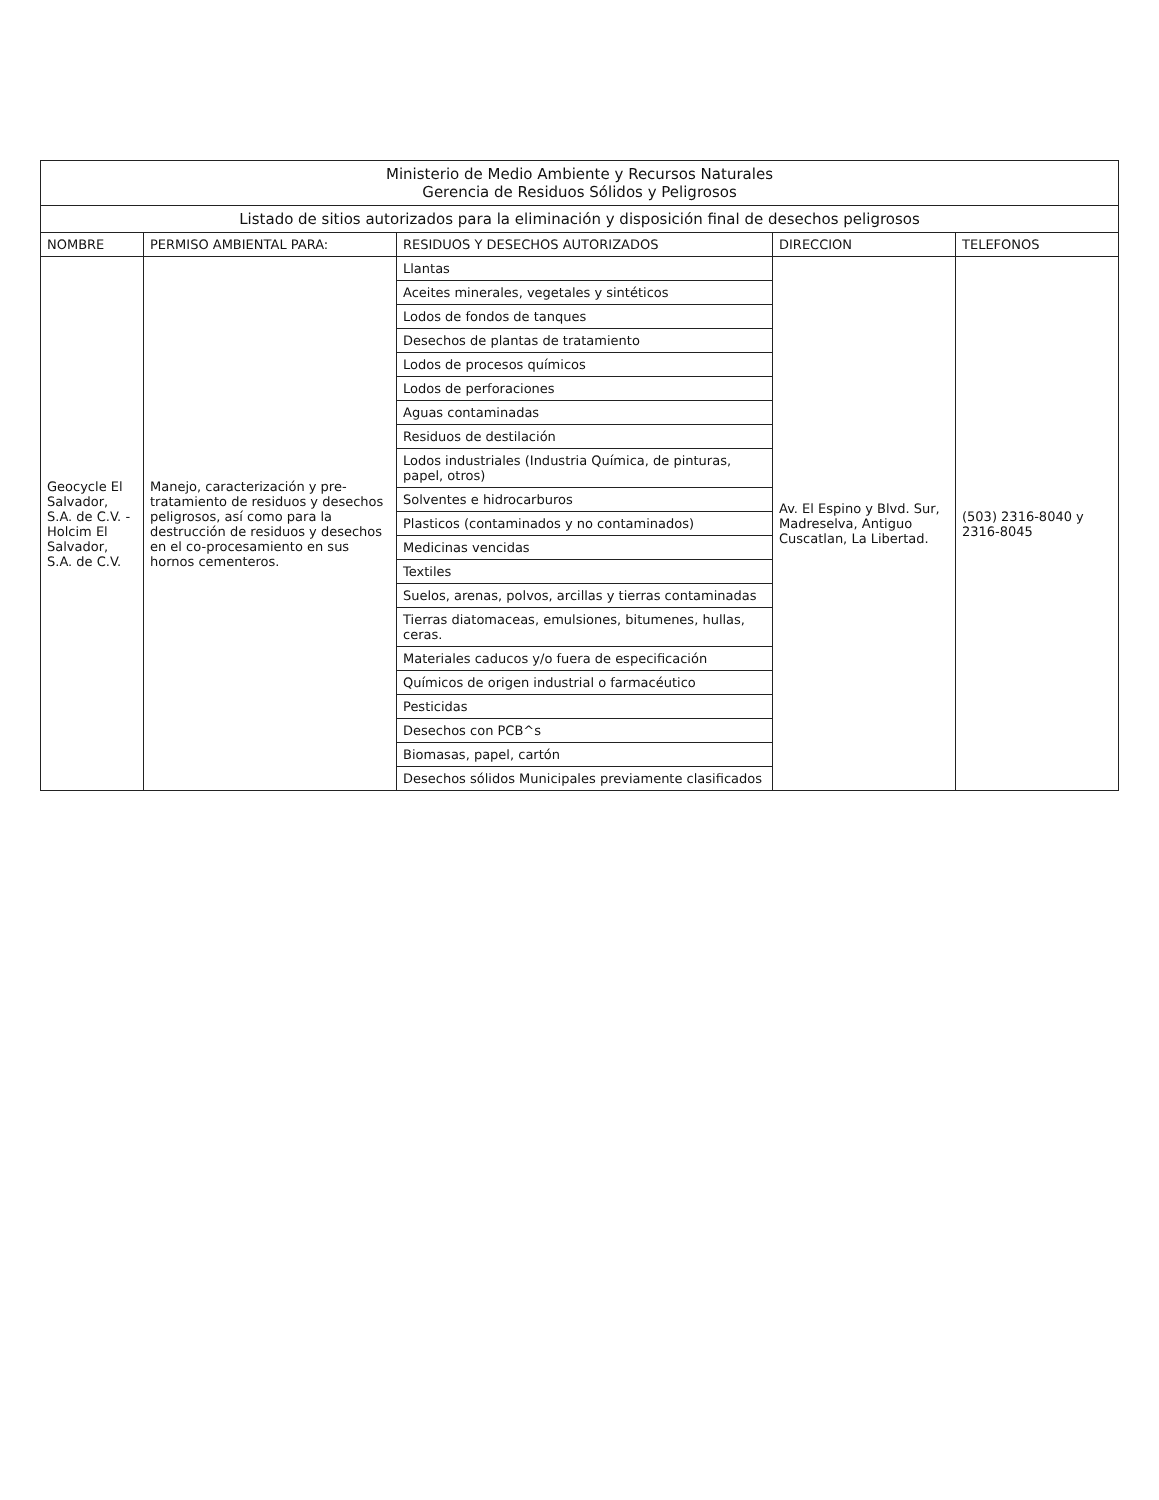| Ministerio de Medio Ambiente y Recursos Naturales Gerencia de Residuos Sólidos y Peligrosos | | | | |
| Listado de sitios autorizados para la eliminación y disposición final de desechos peligrosos | | | | |
| NOMBRE | PERMISO AMBIENTAL PARA: | RESIDUOS Y DESECHOS AUTORIZADOS | DIRECCION | TELEFONOS |
| Geocycle El Salvador, S.A. de C.V. - Holcim El Salvador, S.A. de C.V. | Manejo, caracterización y pre-tratamiento de residuos y desechos peligrosos, así como para la destrucción de residuos y desechos en el co-procesamiento en sus hornos cementeros. | Llantas | Av. El Espino y Blvd. Sur, Madreselva, Antiguo Cuscatlan, La Libertad. | (503) 2316-8040 y 2316-8045 |
| | | Aceites minerales, vegetales y sintéticos | | |
| | | Lodos de fondos de tanques | | |
| | | Desechos de plantas de tratamiento | | |
| | | Lodos de procesos químicos | | |
| | | Lodos de perforaciones | | |
| | | Aguas contaminadas | | |
| | | Residuos de destilación | | |
| | | Lodos industriales (Industria Química, de pinturas, papel, otros) | | |
| | | Solventes e hidrocarburos | | |
| | | Plasticos (contaminados y no contaminados) | | |
| | | Medicinas vencidas | | |
| | | Textiles | | |
| | | Suelos, arenas, polvos, arcillas y tierras contaminadas | | |
| | | Tierras diatomaceas, emulsiones, bitumenes, hullas, ceras. | | |
| | | Materiales caducos y/o fuera de especificación | | |
| | | Químicos de origen industrial o farmacéutico | | |
| | | Pesticidas | | |
| | | Desechos con PCB^s | | |
| | | Biomasas, papel, cartón | | |
| | | Desechos sólidos Municipales previamente clasificados | | |